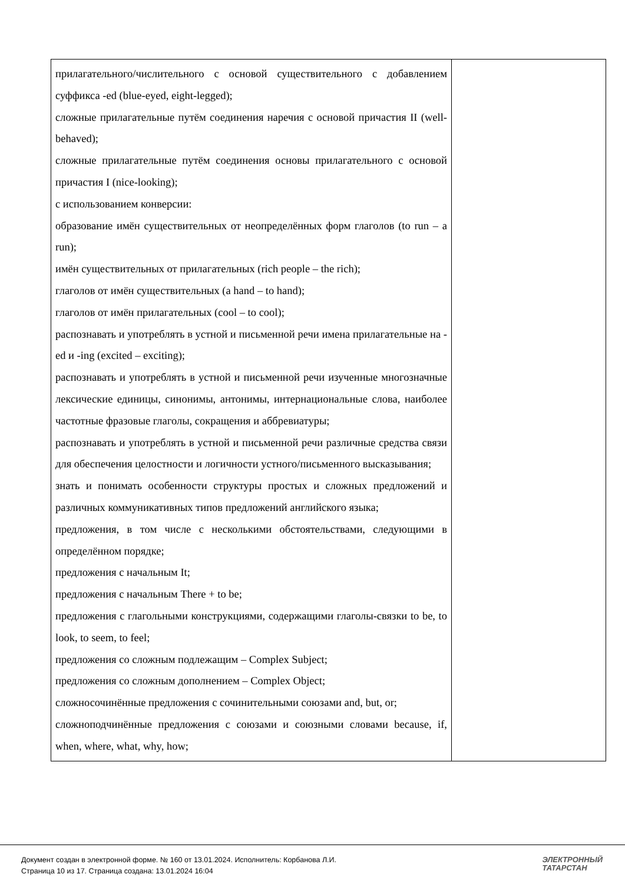| прилагательного/числительного с основой существительного с добавлением суффикса -ed (blue-eyed, eight-legged); сложные прилагательные путём соединения наречия с основой причастия II (well-behaved); сложные прилагательные путём соединения основы прилагательного с основой причастия I (nice-looking); с использованием конверсии: образование имён существительных от неопределённых форм глаголов (to run – a run); имён существительных от прилагательных (rich people – the rich); глаголов от имён существительных (a hand – to hand); глаголов от имён прилагательных (cool – to cool); распознавать и употреблять в устной и письменной речи имена прилагательные на -ed и -ing (excited – exciting); распознавать и употреблять в устной и письменной речи изученные многозначные лексические единицы, синонимы, антонимы, интернациональные слова, наиболее частотные фразовые глаголы, сокращения и аббревиатуры; распознавать и употреблять в устной и письменной речи различные средства связи для обеспечения целостности и логичности устного/письменного высказывания; знать и понимать особенности структуры простых и сложных предложений и различных коммуникативных типов предложений английского языка; предложения, в том числе с несколькими обстоятельствами, следующими в определённом порядке; предложения с начальным It; предложения с начальным There + to be; предложения с глагольными конструкциями, содержащими глаголы-связки to be, to look, to seem, to feel; предложения со сложным подлежащим – Complex Subject; предложения со сложным дополнением – Complex Object; сложносочинённые предложения с сочинительными союзами and, but, or; сложноподчинённые предложения с союзами и союзными словами because, if, when, where, what, why, how; | |
Документ создан в электронной форме. № 160 от 13.01.2024. Исполнитель: Корбанова Л.И.
Страница 10 из 17. Страница создана: 13.01.2024 16:04
ЭЛЕКТРОННЫЙ
ТАТАРСТАН